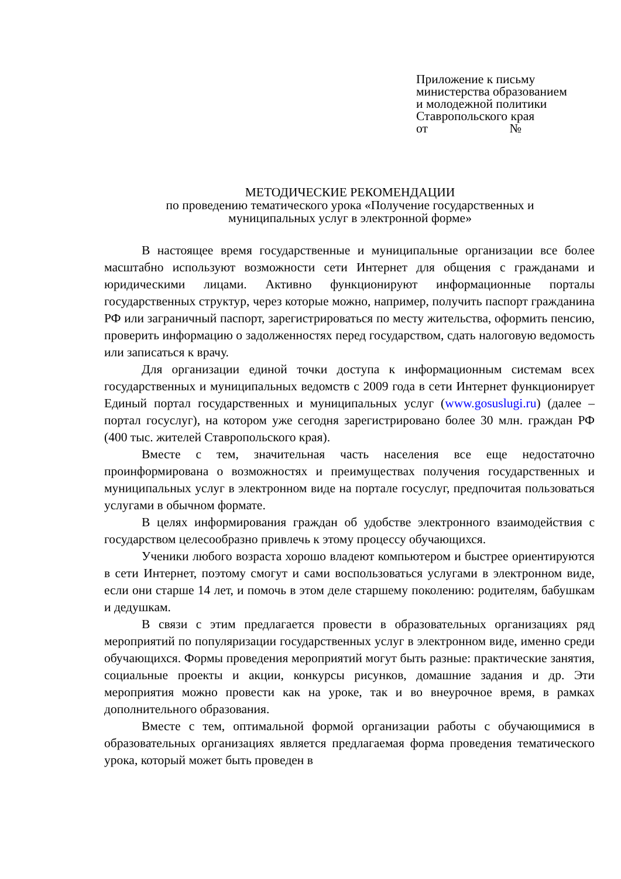Приложение к письму
министерства образованием
и молодежной политики
Ставропольского края
от №
МЕТОДИЧЕСКИЕ РЕКОМЕНДАЦИИ
по проведению тематического урока «Получение государственных и
муниципальных услуг в электронной форме»
В настоящее время государственные и муниципальные организации все более масштабно используют возможности сети Интернет для общения с гражданами и юридическими лицами. Активно функционируют информационные порталы государственных структур, через которые можно, например, получить паспорт гражданина РФ или заграничный паспорт, зарегистрироваться по месту жительства, оформить пенсию, проверить информацию о задолженностях перед государством, сдать налоговую ведомость или записаться к врачу.
Для организации единой точки доступа к информационным системам всех государственных и муниципальных ведомств с 2009 года в сети Интернет функционирует Единый портал государственных и муниципальных услуг (www.gosuslugi.ru) (далее – портал госуслуг), на котором уже сегодня зарегистрировано более 30 млн. граждан РФ (400 тыс. жителей Ставропольского края).
Вместе с тем, значительная часть населения все еще недостаточно проинформирована о возможностях и преимуществах получения государственных и муниципальных услуг в электронном виде на портале госуслуг, предпочитая пользоваться услугами в обычном формате.
В целях информирования граждан об удобстве электронного взаимодействия с государством целесообразно привлечь к этому процессу обучающихся.
Ученики любого возраста хорошо владеют компьютером и быстрее ориентируются в сети Интернет, поэтому смогут и сами воспользоваться услугами в электронном виде, если они старше 14 лет, и помочь в этом деле старшему поколению: родителям, бабушкам и дедушкам.
В связи с этим предлагается провести в образовательных организациях ряд мероприятий по популяризации государственных услуг в электронном виде, именно среди обучающихся. Формы проведения мероприятий могут быть разные: практические занятия, социальные проекты и акции, конкурсы рисунков, домашние задания и др. Эти мероприятия можно провести как на уроке, так и во внеурочное время, в рамках дополнительного образования.
Вместе с тем, оптимальной формой организации работы с обучающимися в образовательных организациях является предлагаемая форма проведения тематического урока, который может быть проведен в